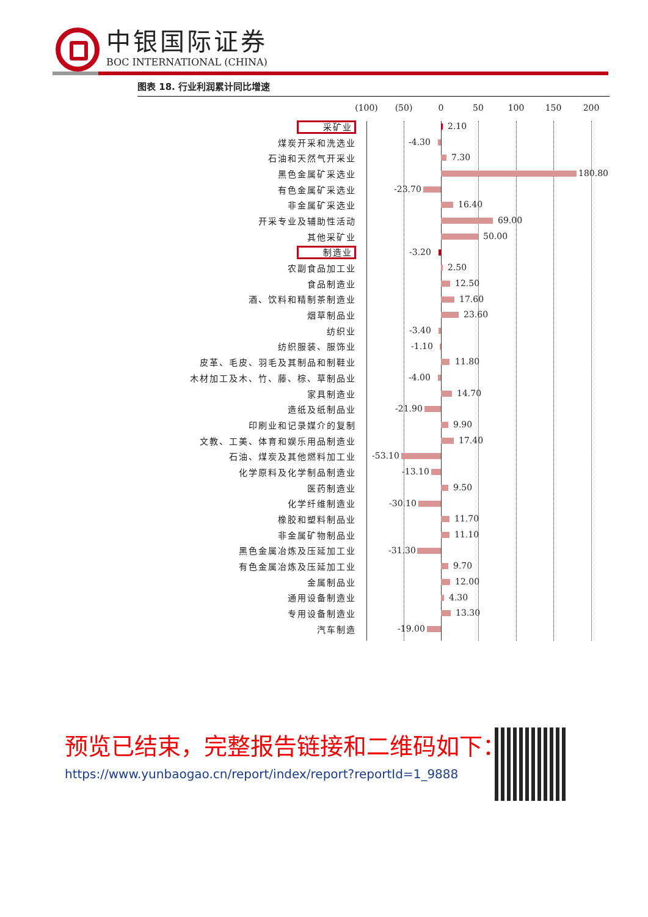中银国际证券
BOC INTERNATIONAL (CHINA)
图表 18. 行业利润累计同比增速
(100) (50) 0 50 100 150 200
采矿业
2.10
煤炭开采和洗选业
-4.30
石油和天然气开采业
7.30
黑色金属矿采选业
180.80
有色金属矿采选业
-23.70
非金属矿采选业
16.40
开采专业及辅助性活动
69.00
其他采矿业
50.00
制造业
-3.20
农副食品加工业
2.50
食品制造业
12.50
酒、饮料和精制茶制造业
17.60
烟草制品业
23.60
纺织业
-3.40
纺织服装、服饰业
-1.10
皮革、毛皮、羽毛及其制品和制鞋业
11.80
木材加工及木、竹、藤、棕、草制品业
-4.00
家具制造业
14.70
造纸及纸制品业
-21.90
印刷业和记录媒介的复制
9.90
文教、工美、体育和娱乐用品制造业
17.40
石油、煤炭及其他燃料加工业
-53.10
化学原料及化学制品制造业
-13.10
医药制造业
9.50
化学纤维制造业
-30.10
橡胶和塑料制品业
11.70
非金属矿物制品业
11.10
黑色金属冶炼及压延加工业
-31.30
有色金属冶炼及压延加工业
9.70
金属制品业
12.00
通用设备制造业
4.30
专用设备制造业
13.30
汽车制造
-19.00
预览已结束，完整报告链接和二维码如下：
https://www.yunbaogao.cn/report/index/report?reportId=1_9888